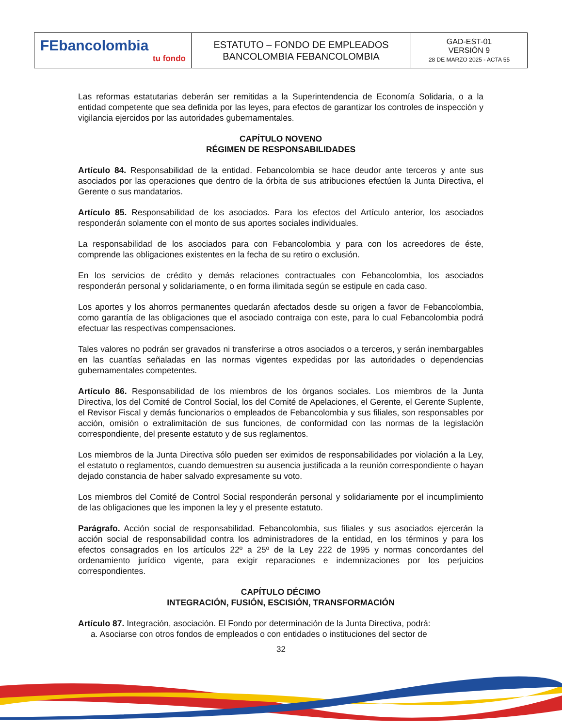| FEbancolombia tu fondo | ESTATUTO – FONDO DE EMPLEADOS BANCOLOMBIA FEBANCOLOMBIA | GAD-EST-01 VERSIÓN 9 28 DE MARZO 2025 - ACTA 55 |
Las reformas estatutarias deberán ser remitidas a la Superintendencia de Economía Solidaria, o a la entidad competente que sea definida por las leyes, para efectos de garantizar los controles de inspección y vigilancia ejercidos por las autoridades gubernamentales.
CAPÍTULO NOVENO
RÉGIMEN DE RESPONSABILIDADES
Artículo 84. Responsabilidad de la entidad. Febancolombia se hace deudor ante terceros y ante sus asociados por las operaciones que dentro de la órbita de sus atribuciones efectúen la Junta Directiva, el Gerente o sus mandatarios.
Artículo 85. Responsabilidad de los asociados. Para los efectos del Artículo anterior, los asociados responderán solamente con el monto de sus aportes sociales individuales.
La responsabilidad de los asociados para con Febancolombia y para con los acreedores de éste, comprende las obligaciones existentes en la fecha de su retiro o exclusión.
En los servicios de crédito y demás relaciones contractuales con Febancolombia, los asociados responderán personal y solidariamente, o en forma ilimitada según se estipule en cada caso.
Los aportes y los ahorros permanentes quedarán afectados desde su origen a favor de Febancolombia, como garantía de las obligaciones que el asociado contraiga con este, para lo cual Febancolombia podrá efectuar las respectivas compensaciones.
Tales valores no podrán ser gravados ni transferirse a otros asociados o a terceros, y serán inembargables en las cuantías señaladas en las normas vigentes expedidas por las autoridades o dependencias gubernamentales competentes.
Artículo 86. Responsabilidad de los miembros de los órganos sociales. Los miembros de la Junta Directiva, los del Comité de Control Social, los del Comité de Apelaciones, el Gerente, el Gerente Suplente, el Revisor Fiscal y demás funcionarios o empleados de Febancolombia y sus filiales, son responsables por acción, omisión o extralimitación de sus funciones, de conformidad con las normas de la legislación correspondiente, del presente estatuto y de sus reglamentos.
Los miembros de la Junta Directiva sólo pueden ser eximidos de responsabilidades por violación a la Ley, el estatuto o reglamentos, cuando demuestren su ausencia justificada a la reunión correspondiente o hayan dejado constancia de haber salvado expresamente su voto.
Los miembros del Comité de Control Social responderán personal y solidariamente por el incumplimiento de las obligaciones que les imponen la ley y el presente estatuto.
Parágrafo. Acción social de responsabilidad. Febancolombia, sus filiales y sus asociados ejercerán la acción social de responsabilidad contra los administradores de la entidad, en los términos y para los efectos consagrados en los artículos 22º a 25º de la Ley 222 de 1995 y normas concordantes del ordenamiento jurídico vigente, para exigir reparaciones e indemnizaciones por los perjuicios correspondientes.
CAPÍTULO DÉCIMO
INTEGRACIÓN, FUSIÓN, ESCISIÓN, TRANSFORMACIÓN
Artículo 87. Integración, asociación. El Fondo por determinación de la Junta Directiva, podrá:
a. Asociarse con otros fondos de empleados o con entidades o instituciones del sector de
32